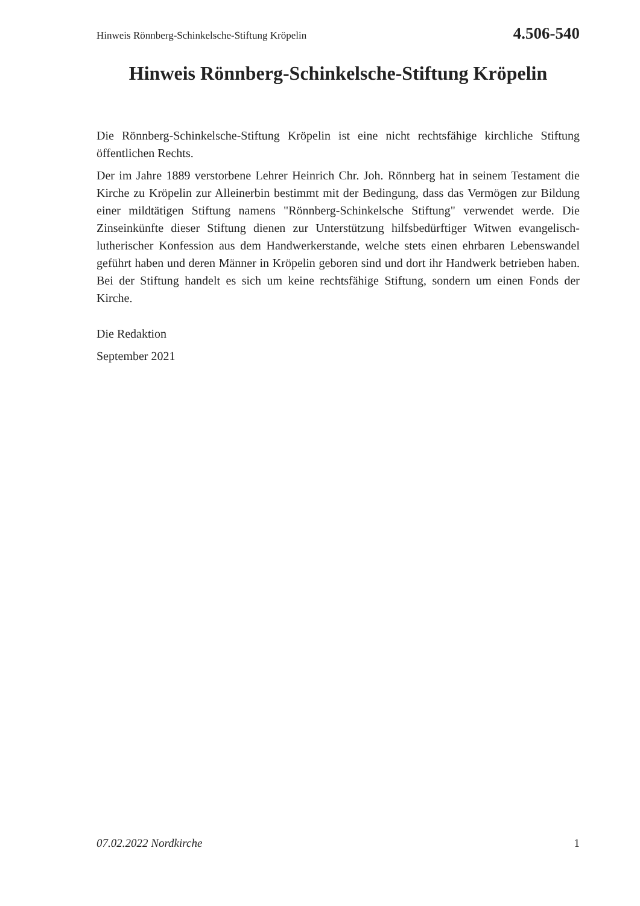Hinweis Rönnberg-Schinkelsche-Stiftung Kröpelin 4.506-540
Hinweis Rönnberg-Schinkelsche-Stiftung Kröpelin
Die Rönnberg-Schinkelsche-Stiftung Kröpelin ist eine nicht rechtsfähige kirchliche Stiftung öffentlichen Rechts.
Der im Jahre 1889 verstorbene Lehrer Heinrich Chr. Joh. Rönnberg hat in seinem Testament die Kirche zu Kröpelin zur Alleinerbin bestimmt mit der Bedingung, dass das Vermögen zur Bildung einer mildtätigen Stiftung namens "Rönnberg-Schinkelsche Stiftung" verwendet werde. Die Zinseinkünfte dieser Stiftung dienen zur Unterstützung hilfsbedürftiger Witwen evangelisch-lutherischer Konfession aus dem Handwerkerstande, welche stets einen ehrbaren Lebenswandel geführt haben und deren Männer in Kröpelin geboren sind und dort ihr Handwerk betrieben haben. Bei der Stiftung handelt es sich um keine rechtsfähige Stiftung, sondern um einen Fonds der Kirche.
Die Redaktion
September 2021
07.02.2022 Nordkirche 1